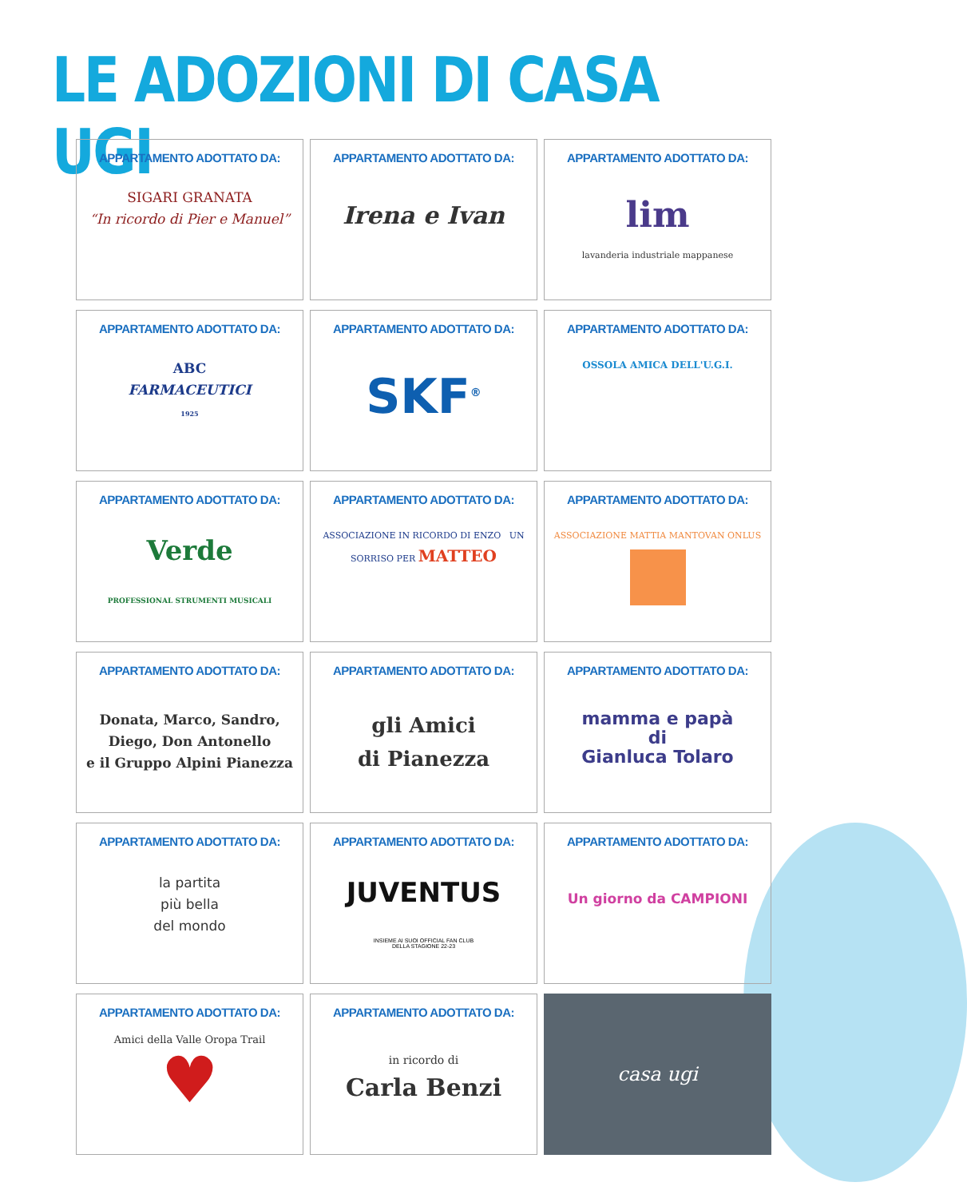LE ADOZIONI DI CASA UGI
APPARTAMENTO ADOTTATO DA:
SIGARI GRANATA
“In ricordo di Pier e Manuel”
APPARTAMENTO ADOTTATO DA:
Irena e Ivan
APPARTAMENTO ADOTTATO DA:
lim
lavanderia industriale mappanese
APPARTAMENTO ADOTTATO DA:
ABC
FARMACEUTICI
1925
APPARTAMENTO ADOTTATO DA:
SKF<sup>®</sup>
APPARTAMENTO ADOTTATO DA:
OSSOLA AMICA DELL'U.G.I.
APPARTAMENTO ADOTTATO DA:
Verde
PROFESSIONAL STRUMENTI MUSICALI
APPARTAMENTO ADOTTATO DA:
ASSOCIAZIONE IN RICORDO DI ENZO UN SORRISO PER MATTEO
APPARTAMENTO ADOTTATO DA:
ASSOCIAZIONE MATTIA MANTOVAN ONLUS
APPARTAMENTO ADOTTATO DA:
Donata, Marco, Sandro,
Diego, Don Antonello
e il Gruppo Alpini Pianezza
APPARTAMENTO ADOTTATO DA:
gli Amici
di Pianezza
APPARTAMENTO ADOTTATO DA:
mamma e papà
di
Gianluca Tolaro
APPARTAMENTO ADOTTATO DA:
la partita
più bella
del mondo
APPARTAMENTO ADOTTATO DA:
JUVENTUS
INSIEME AI SUOI OFFICIAL FAN CLUB
DELLA STAGIONE 22-23
APPARTAMENTO ADOTTATO DA:
Un giorno da CAMPIONI
APPARTAMENTO ADOTTATO DA:
Amici della Valle Oropa Trail
♥
APPARTAMENTO ADOTTATO DA:
in ricordo di
Carla Benzi
casa ugi